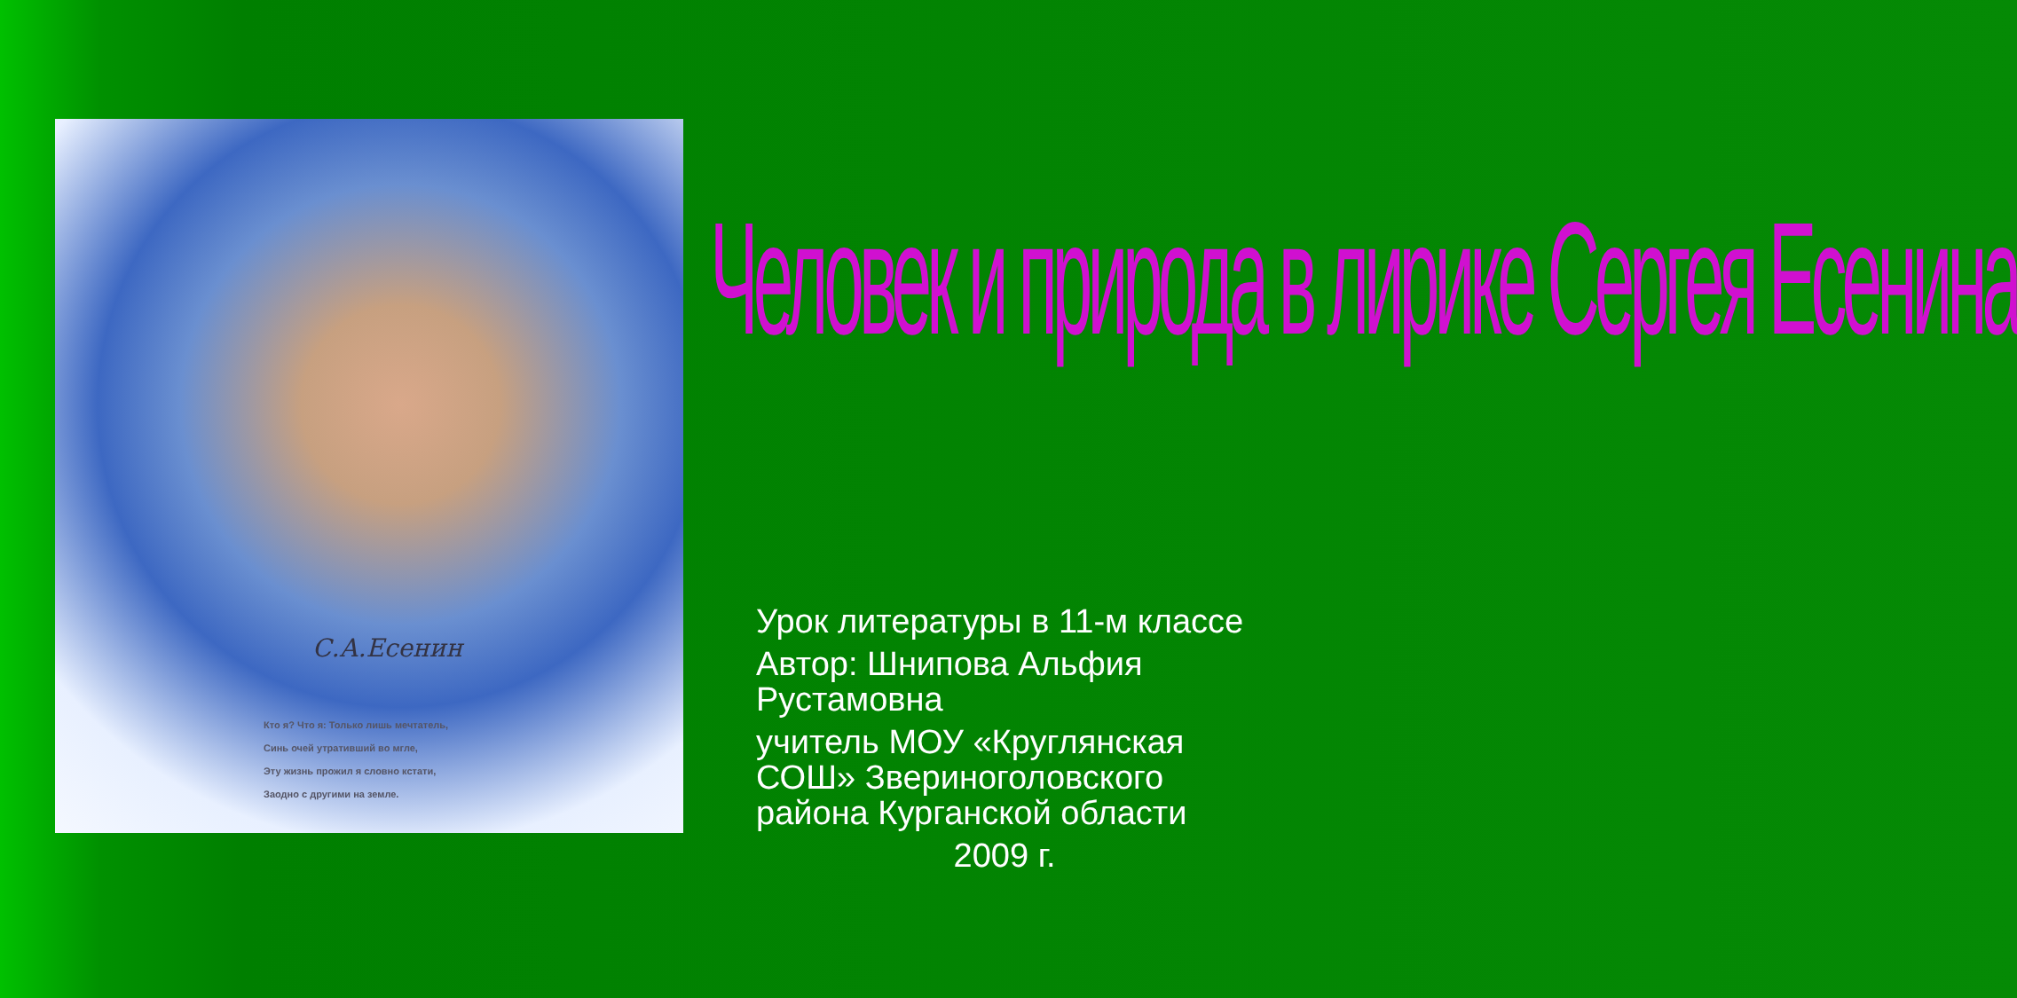С.А.Есенин
Кто я? Что я: Только лишь мечтатель,
Синь очей утративший во мгле,
Эту жизнь прожил я словно кстати,
Заодно с другими на земле.
Человек и природа в лирике Сергея Есенина
Урок литературы в 11-м классе
Автор: Шнипова Альфия Рустамовна
учитель МОУ «Круглянская СОШ» Звериноголовского района Курганской области
2009 г.